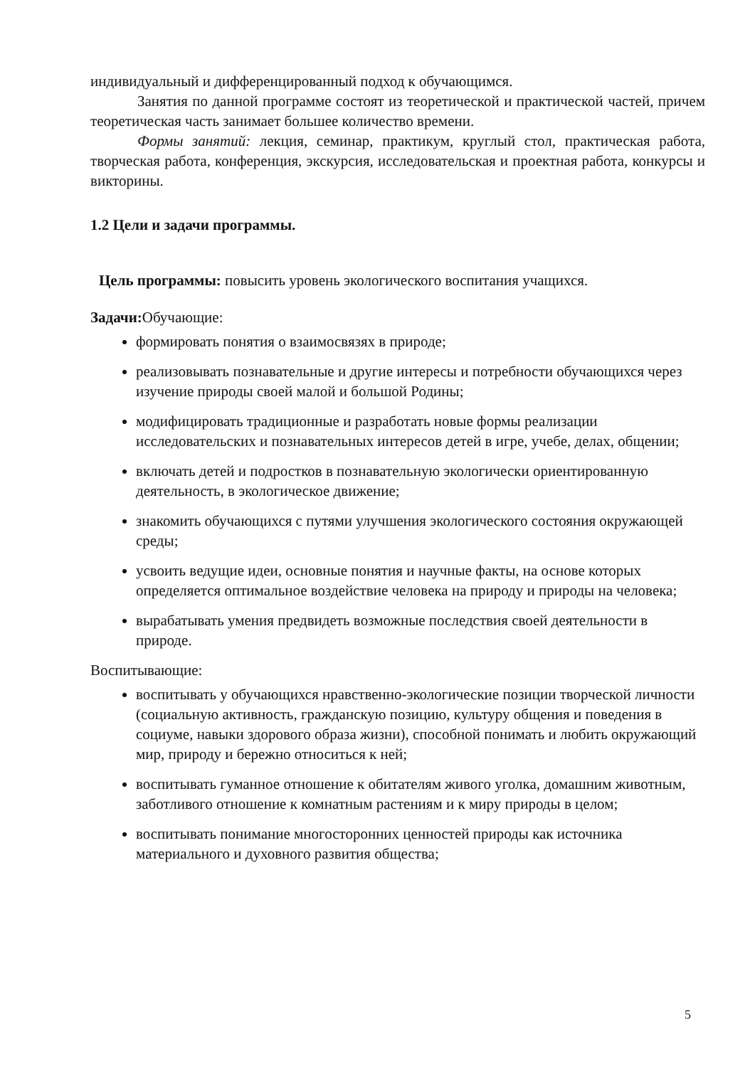индивидуальный и дифференцированный подход к обучающимся.
Занятия по данной программе состоят из теоретической и практической частей, причем теоретическая часть занимает большее количество времени.
Формы занятий: лекция, семинар, практикум, круглый стол, практическая работа, творческая работа, конференция, экскурсия, исследовательская и проектная работа, конкурсы и викторины.
1.2 Цели и задачи программы.
Цель программы: повысить уровень экологического воспитания учащихся.
Задачи: Обучающие:
формировать понятия о взаимосвязях в природе;
реализовывать познавательные и другие интересы и потребности обучающихся через изучение природы своей малой и большой Родины;
модифицировать традиционные и разработать новые формы реализации исследовательских и познавательных интересов детей в игре, учебе, делах, общении;
включать детей и подростков в познавательную экологически ориентированную деятельность, в экологическое движение;
знакомить обучающихся с путями улучшения экологического состояния окружающей среды;
усвоить ведущие идеи, основные понятия и научные факты, на основе которых определяется оптимальное воздействие человека на природу и природы на человека;
вырабатывать умения предвидеть возможные последствия своей деятельности в природе.
Воспитывающие:
воспитывать у обучающихся нравственно-экологические позиции творческой личности (социальную активность, гражданскую позицию, культуру общения и поведения в социуме, навыки здорового образа жизни), способной понимать и любить окружающий мир, природу и бережно относиться к ней;
воспитывать гуманное отношение к обитателям живого уголка, домашним животным, заботливого отношение к комнатным растениям и к миру природы в целом;
воспитывать понимание многосторонних ценностей природы как источника материального и духовного развития общества;
5